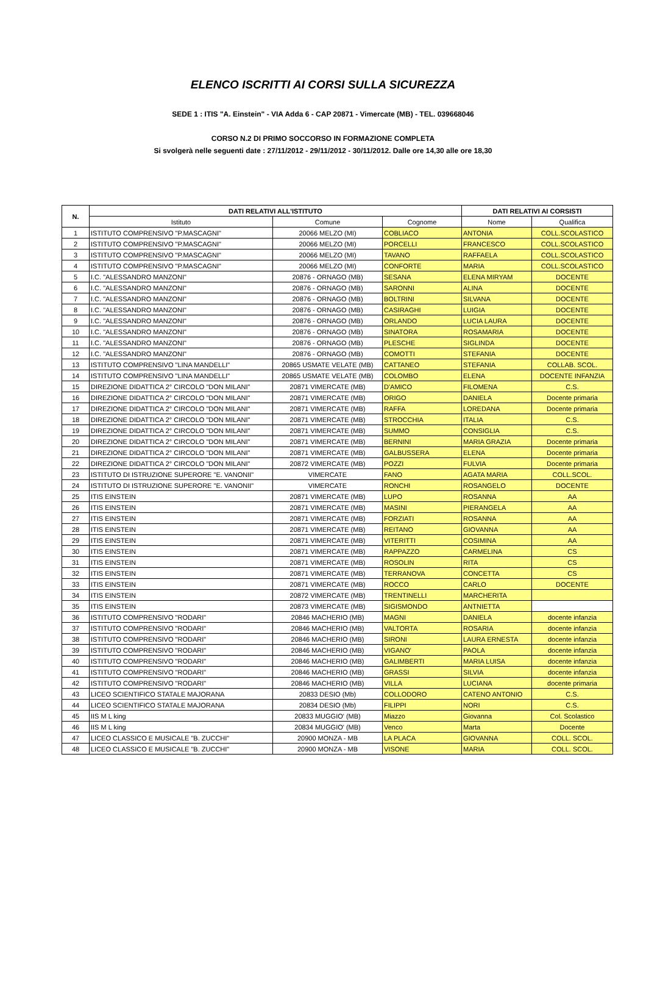ELENCO ISCRITTI AI CORSI SULLA SICUREZZA
SEDE 1 : ITIS "A. Einstein" - VIA Adda 6 - CAP 20871 - Vimercate (MB) - TEL. 039668046
CORSO N.2 DI PRIMO SOCCORSO IN FORMAZIONE COMPLETA
Si svolgerà nelle seguenti date : 27/11/2012 - 29/11/2012 - 30/11/2012. Dalle ore 14,30 alle ore 18,30
| N. | DATI RELATIVI ALL'ISTITUTO | | | DATI RELATIVI AI CORSISTI | |
| --- | --- | --- | --- | --- | --- |
| | Istituto | Comune | Cognome | Nome | Qualifica |
| 1 | ISTITUTO COMPRENSIVO "P.MASCAGNI" | 20066 MELZO (MI) | COBLIACO | ANTONIA | COLL.SCOLASTICO |
| 2 | ISTITUTO COMPRENSIVO "P.MASCAGNI" | 20066 MELZO (MI) | PORCELLI | FRANCESCO | COLL.SCOLASTICO |
| 3 | ISTITUTO COMPRENSIVO "P.MASCAGNI" | 20066 MELZO (MI) | TAVANO | RAFFAELA | COLL.SCOLASTICO |
| 4 | ISTITUTO COMPRENSIVO "P.MASCAGNI" | 20066 MELZO (MI) | CONFORTE | MARIA | COLL.SCOLASTICO |
| 5 | I.C. "ALESSANDRO MANZONI" | 20876 - ORNAGO (MB) | SESANA | ELENA MIRYAM | DOCENTE |
| 6 | I.C. "ALESSANDRO MANZONI" | 20876 - ORNAGO (MB) | SARONNI | ALINA | DOCENTE |
| 7 | I.C. "ALESSANDRO MANZONI" | 20876 - ORNAGO (MB) | BOLTRINI | SILVANA | DOCENTE |
| 8 | I.C. "ALESSANDRO MANZONI" | 20876 - ORNAGO (MB) | CASIRAGHI | LUIGIA | DOCENTE |
| 9 | I.C. "ALESSANDRO MANZONI" | 20876 - ORNAGO (MB) | ORLANDO | LUCIA LAURA | DOCENTE |
| 10 | I.C. "ALESSANDRO MANZONI" | 20876 - ORNAGO (MB) | SINATORA | ROSAMARIA | DOCENTE |
| 11 | I.C. "ALESSANDRO MANZONI" | 20876 - ORNAGO (MB) | PLESCHE | SIGLINDA | DOCENTE |
| 12 | I.C. "ALESSANDRO MANZONI" | 20876 - ORNAGO (MB) | COMOTTI | STEFANIA | DOCENTE |
| 13 | ISTITUTO COMPRENSIVO "LINA MANDELLI" | 20865 USMATE VELATE (MB) | CATTANEO | STEFANIA | COLLAB. SCOL. |
| 14 | ISTITUTO COMPRENSIVO "LINA MANDELLI" | 20865 USMATE VELATE (MB) | COLOMBO | ELENA | DOCENTE INFANZIA |
| 15 | DIREZIONE DIDATTICA 2° CIRCOLO "DON MILANI" | 20871 VIMERCATE (MB) | D'AMICO | FILOMENA | C.S. |
| 16 | DIREZIONE DIDATTICA 2° CIRCOLO "DON MILANI" | 20871 VIMERCATE (MB) | ORIGO | DANIELA | Docente primaria |
| 17 | DIREZIONE DIDATTICA 2° CIRCOLO "DON MILANI" | 20871 VIMERCATE (MB) | RAFFA | LOREDANA | Docente primaria |
| 18 | DIREZIONE DIDATTICA 2° CIRCOLO "DON MILANI" | 20871 VIMERCATE (MB) | STROCCHIA | ITALIA | C.S. |
| 19 | DIREZIONE DIDATTICA 2° CIRCOLO "DON MILANI" | 20871 VIMERCATE (MB) | SUMMO | CONSIGLIA | C.S. |
| 20 | DIREZIONE DIDATTICA 2° CIRCOLO "DON MILANI" | 20871 VIMERCATE (MB) | BERNINI | MARIA GRAZIA | Docente primaria |
| 21 | DIREZIONE DIDATTICA 2° CIRCOLO "DON MILANI" | 20871 VIMERCATE (MB) | GALBUSSERA | ELENA | Docente primaria |
| 22 | DIREZIONE DIDATTICA 2° CIRCOLO "DON MILANI" | 20872 VIMERCATE (MB) | POZZI | FULVIA | Docente primaria |
| 23 | ISTITUTO DI ISTRUZIONE SUPERORE "E. VANONII" | VIMERCATE | FANO | AGATA MARIA | COLL.SCOL. |
| 24 | ISTITUTO DI ISTRUZIONE SUPERORE "E. VANONII" | VIMERCATE | RONCHI | ROSANGELO | DOCENTE |
| 25 | ITIS EINSTEIN | 20871 VIMERCATE (MB) | LUPO | ROSANNA | AA |
| 26 | ITIS EINSTEIN | 20871 VIMERCATE (MB) | MASINI | PIERANGELA | AA |
| 27 | ITIS EINSTEIN | 20871 VIMERCATE (MB) | FORZIATI | ROSANNA | AA |
| 28 | ITIS EINSTEIN | 20871 VIMERCATE (MB) | REITANO | GIOVANNA | AA |
| 29 | ITIS EINSTEIN | 20871 VIMERCATE (MB) | VITERITTI | COSIMINA | AA |
| 30 | ITIS EINSTEIN | 20871 VIMERCATE (MB) | RAPPAZZO | CARMELINA | CS |
| 31 | ITIS EINSTEIN | 20871 VIMERCATE (MB) | ROSOLIN | RITA | CS |
| 32 | ITIS EINSTEIN | 20871 VIMERCATE (MB) | TERRANOVA | CONCETTA | CS |
| 33 | ITIS EINSTEIN | 20871 VIMERCATE (MB) | ROCCO | CARLO | DOCENTE |
| 34 | ITIS EINSTEIN | 20872 VIMERCATE (MB) | TRENTINELLI | MARCHERITA | |
| 35 | ITIS EINSTEIN | 20873 VIMERCATE (MB) | SIGISMONDO | ANTNIETTA | |
| 36 | ISTITUTO COMPRENSIVO "RODARI" | 20846 MACHERIO (MB) | MAGNI | DANIELA | docente infanzia |
| 37 | ISTITUTO COMPRENSIVO "RODARI" | 20846 MACHERIO (MB) | VALTORTA | ROSARIA | docente infanzia |
| 38 | ISTITUTO COMPRENSIVO "RODARI" | 20846 MACHERIO (MB) | SIRONI | LAURA ERNESTA | docente infanzia |
| 39 | ISTITUTO COMPRENSIVO "RODARI" | 20846 MACHERIO (MB) | VIGANO' | PAOLA | docente infanzia |
| 40 | ISTITUTO COMPRENSIVO "RODARI" | 20846 MACHERIO (MB) | GALIMBERTI | MARIA LUISA | docente infanzia |
| 41 | ISTITUTO COMPRENSIVO "RODARI" | 20846 MACHERIO (MB) | GRASSI | SILVIA | docente infanzia |
| 42 | ISTITUTO COMPRENSIVO "RODARI" | 20846 MACHERIO (MB) | VILLA | LUCIANA | docente primaria |
| 43 | LICEO SCIENTIFICO STATALE MAJORANA | 20833 DESIO (Mb) | COLLODORO | CATENO ANTONIO | C.S. |
| 44 | LICEO SCIENTIFICO STATALE MAJORANA | 20834 DESIO (Mb) | FILIPPI | NORI | C.S. |
| 45 | IIS M L king | 20833 MUGGIO' (MB) | Miazzo | Giovanna | Col. Scolastico |
| 46 | IIS M L king | 20834 MUGGIO' (MB) | Venco | Marta | Docente |
| 47 | LICEO CLASSICO E MUSICALE "B. ZUCCHI" | 20900 MONZA - MB | LA PLACA | GIOVANNA | COLL. SCOL. |
| 48 | LICEO CLASSICO E MUSICALE "B. ZUCCHI" | 20900 MONZA - MB | VISONE | MARIA | COLL. SCOL. |